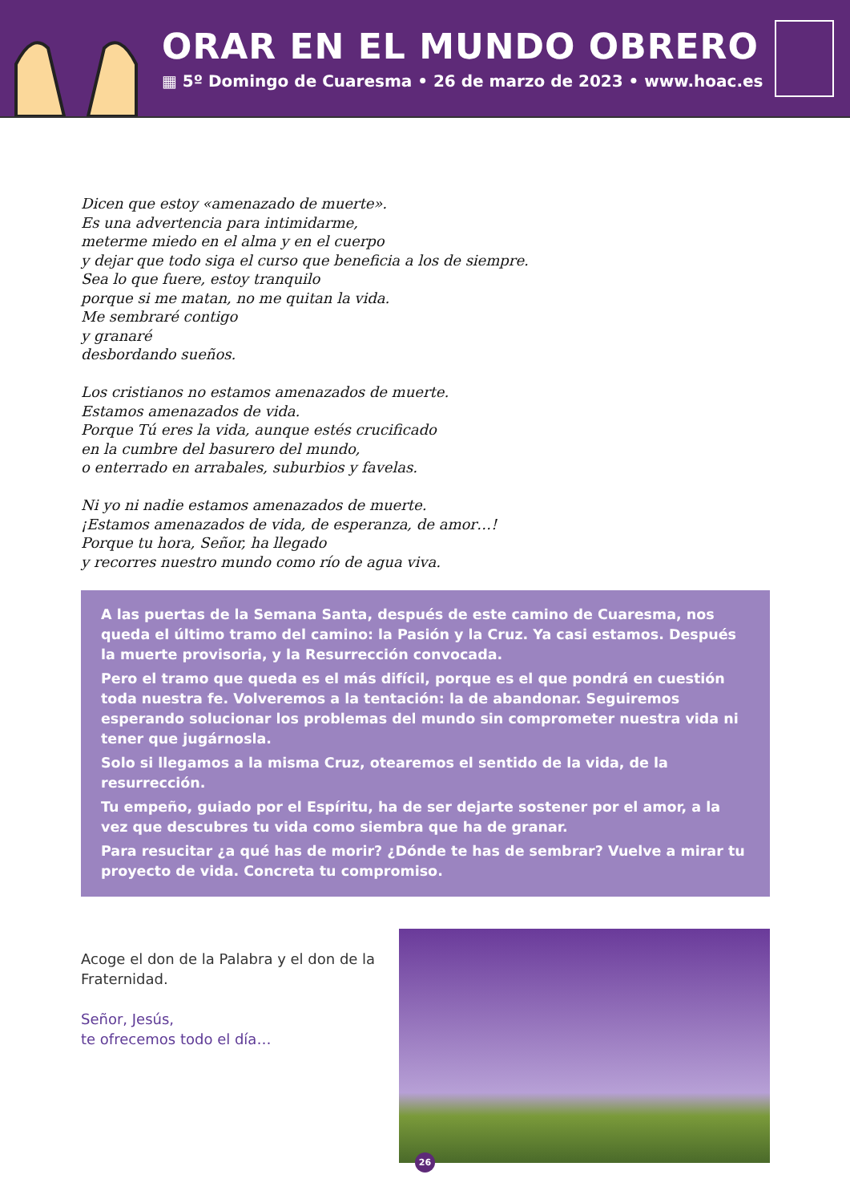ORAR EN EL MUNDO OBRERO
▦ 5º Domingo de Cuaresma • 26 de marzo de 2023 • www.hoac.es
Dicen que estoy «amenazado de muerte».
Es una advertencia para intimidarme,
meterme miedo en el alma y en el cuerpo
y dejar que todo siga el curso que beneficia a los de siempre.
Sea lo que fuere, estoy tranquilo
porque si me matan, no me quitan la vida.
Me sembraré contigo
y granaré
desbordando sueños.
Los cristianos no estamos amenazados de muerte.
Estamos amenazados de vida.
Porque Tú eres la vida, aunque estés crucificado
en la cumbre del basurero del mundo,
o enterrado en arrabales, suburbios y favelas.
Ni yo ni nadie estamos amenazados de muerte.
¡Estamos amenazados de vida, de esperanza, de amor…!
Porque tu hora, Señor, ha llegado
y recorres nuestro mundo como río de agua viva.
A las puertas de la Semana Santa, después de este camino de Cuaresma, nos queda el último tramo del camino: la Pasión y la Cruz. Ya casi estamos. Después la muerte provisoria, y la Resurrección convocada.
Pero el tramo que queda es el más difícil, porque es el que pondrá en cuestión toda nuestra fe. Volveremos a la tentación: la de abandonar. Seguiremos esperando solucionar los problemas del mundo sin comprometer nuestra vida ni tener que jugárnosla.
Solo si llegamos a la misma Cruz, otearemos el sentido de la vida, de la resurrección.
Tu empeño, guiado por el Espíritu, ha de ser dejarte sostener por el amor, a la vez que descubres tu vida como siembra que ha de granar.
Para resucitar ¿a qué has de morir? ¿Dónde te has de sembrar? Vuelve a mirar tu proyecto de vida. Concreta tu compromiso.
Acoge el don de la Palabra y el don de la Fraternidad.
Señor, Jesús,
te ofrecemos todo el día…
26